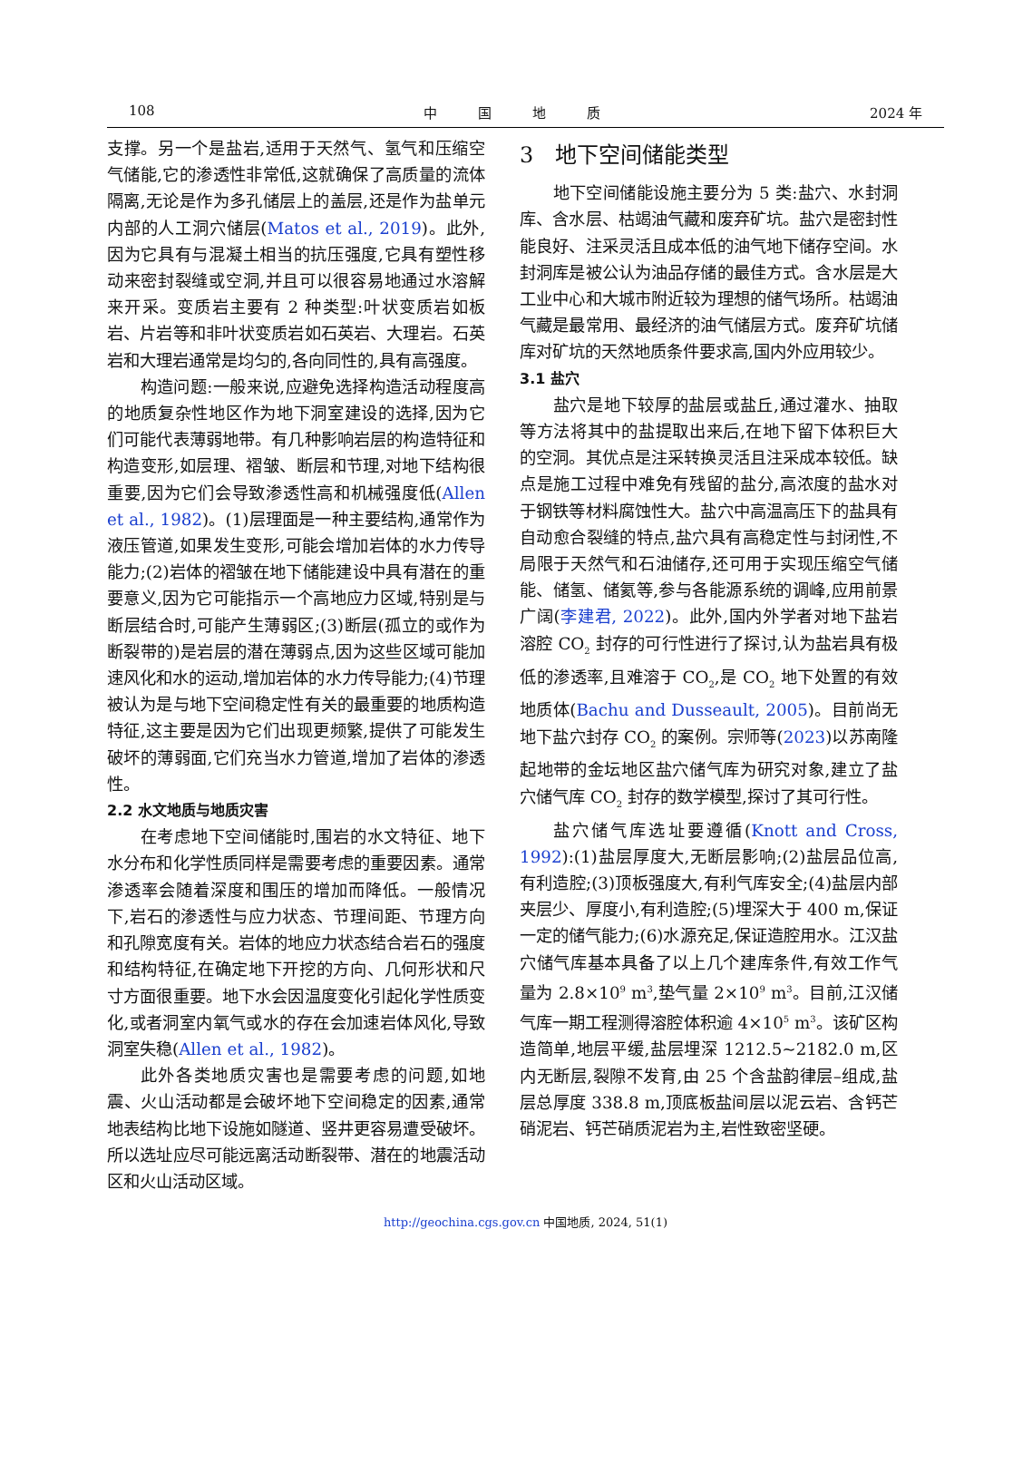108 中　　　国　　　地　　　质 2024 年
支撑。另一个是盐岩,适用于天然气、氢气和压缩空气储能,它的渗透性非常低,这就确保了高质量的流体隔离,无论是作为多孔储层上的盖层,还是作为盐单元内部的人工洞穴储层(Matos et al., 2019)。此外,因为它具有与混凝土相当的抗压强度,它具有塑性移动来密封裂缝或空洞,并且可以很容易地通过水溶解来开采。变质岩主要有 2 种类型:叶状变质岩如板岩、片岩等和非叶状变质岩如石英岩、大理岩。石英岩和大理岩通常是均匀的,各向同性的,具有高强度。
构造问题:一般来说,应避免选择构造活动程度高的地质复杂性地区作为地下洞室建设的选择,因为它们可能代表薄弱地带。有几种影响岩层的构造特征和构造变形,如层理、褶皱、断层和节理,对地下结构很重要,因为它们会导致渗透性高和机械强度低(Allen et al., 1982)。(1)层理面是一种主要结构,通常作为液压管道,如果发生变形,可能会增加岩体的水力传导能力;(2)岩体的褶皱在地下储能建设中具有潜在的重要意义,因为它可能指示一个高地应力区域,特别是与断层结合时,可能产生薄弱区;(3)断层(孤立的或作为断裂带的)是岩层的潜在薄弱点,因为这些区域可能加速风化和水的运动,增加岩体的水力传导能力;(4)节理被认为是与地下空间稳定性有关的最重要的地质构造特征,这主要是因为它们出现更频繁,提供了可能发生破坏的薄弱面,它们充当水力管道,增加了岩体的渗透性。
2.2 水文地质与地质灾害
在考虑地下空间储能时,围岩的水文特征、地下水分布和化学性质同样是需要考虑的重要因素。通常渗透率会随着深度和围压的增加而降低。一般情况下,岩石的渗透性与应力状态、节理间距、节理方向和孔隙宽度有关。岩体的地应力状态结合岩石的强度和结构特征,在确定地下开挖的方向、几何形状和尺寸方面很重要。地下水会因温度变化引起化学性质变化,或者洞室内氧气或水的存在会加速岩体风化,导致洞室失稳(Allen et al., 1982)。
此外各类地质灾害也是需要考虑的问题,如地震、火山活动都是会破坏地下空间稳定的因素,通常地表结构比地下设施如隧道、竖井更容易遭受破坏。所以选址应尽可能远离活动断裂带、潜在的地震活动区和火山活动区域。
3　地下空间储能类型
地下空间储能设施主要分为 5 类:盐穴、水封洞库、含水层、枯竭油气藏和废弃矿坑。盐穴是密封性能良好、注采灵活且成本低的油气地下储存空间。水封洞库是被公认为油品存储的最佳方式。含水层是大工业中心和大城市附近较为理想的储气场所。枯竭油气藏是最常用、最经济的油气储层方式。废弃矿坑储库对矿坑的天然地质条件要求高,国内外应用较少。
3.1 盐穴
盐穴是地下较厚的盐层或盐丘,通过灌水、抽取等方法将其中的盐提取出来后,在地下留下体积巨大的空洞。其优点是注采转换灵活且注采成本较低。缺点是施工过程中难免有残留的盐分,高浓度的盐水对于钢铁等材料腐蚀性大。盐穴中高温高压下的盐具有自动愈合裂缝的特点,盐穴具有高稳定性与封闭性,不局限于天然气和石油储存,还可用于实现压缩空气储能、储氢、储氦等,参与各能源系统的调峰,应用前景广阔(李建君, 2022)。此外,国内外学者对地下盐岩溶腔 CO<sub>2</sub> 封存的可行性进行了探讨,认为盐岩具有极低的渗透率,且难溶于 CO<sub>2</sub>,是 CO<sub>2</sub> 地下处置的有效地质体(Bachu and Dusseault, 2005)。目前尚无地下盐穴封存 CO<sub>2</sub> 的案例。宗师等(2023)以苏南隆起地带的金坛地区盐穴储气库为研究对象,建立了盐穴储气库 CO<sub>2</sub> 封存的数学模型,探讨了其可行性。
盐穴储气库选址要遵循(Knott and Cross, 1992):(1)盐层厚度大,无断层影响;(2)盐层品位高,有利造腔;(3)顶板强度大,有利气库安全;(4)盐层内部夹层少、厚度小,有利造腔;(5)埋深大于 400 m,保证一定的储气能力;(6)水源充足,保证造腔用水。江汉盐穴储气库基本具备了以上几个建库条件,有效工作气量为 2.8×10<sup>9</sup> m<sup>3</sup>,垫气量 2×10<sup>9</sup> m<sup>3</sup>。目前,江汉储气库一期工程测得溶腔体积逾 4×10<sup>5</sup> m<sup>3</sup>。该矿区构造简单,地层平缓,盐层埋深 1212.5~2182.0 m,区内无断层,裂隙不发育,由 25 个含盐韵律层–组成,盐层总厚度 338.8 m,顶底板盐间层以泥云岩、含钙芒硝泥岩、钙芒硝质泥岩为主,岩性致密坚硬。
http://geochina.cgs.gov.cn 中国地质, 2024, 51(1)